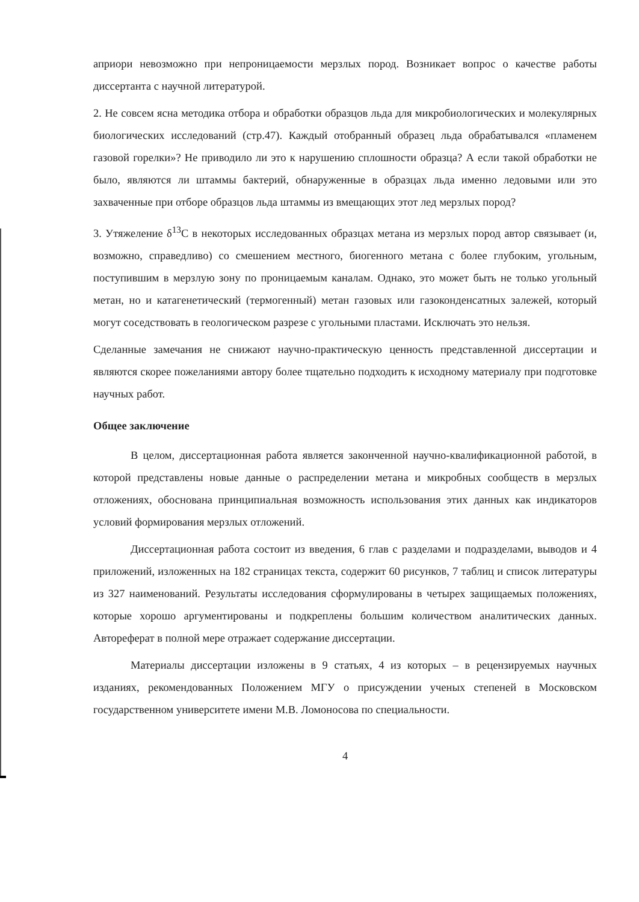априори невозможно при непроницаемости мерзлых пород. Возникает вопрос о качестве работы диссертанта с научной литературой.
2. Не совсем ясна методика отбора и обработки образцов льда для микробиологических и молекулярных биологических исследований (стр.47). Каждый отобранный образец льда обрабатывался «пламенем газовой горелки»? Не приводило ли это к нарушению сплошности образца? А если такой обработки не было, являются ли штаммы бактерий, обнаруженные в образцах льда именно ледовыми или это захваченные при отборе образцов льда штаммы из вмещающих этот лед мерзлых пород?
3. Утяжеление δ<sup>13</sup>С в некоторых исследованных образцах метана из мерзлых пород автор связывает (и, возможно, справедливо) со смешением местного, биогенного метана с более глубоким, угольным, поступившим в мерзлую зону по проницаемым каналам. Однако, это может быть не только угольный метан, но и катагенетический (термогенный) метан газовых или газоконденсатных залежей, который могут соседствовать в геологическом разрезе с угольными пластами. Исключать это нельзя.
Сделанные замечания не снижают научно-практическую ценность представленной диссертации и являются скорее пожеланиями автору более тщательно подходить к исходному материалу при подготовке научных работ.
Общее заключение
В целом, диссертационная работа является законченной научно-квалификационной работой, в которой представлены новые данные о распределении метана и микробных сообществ в мерзлых отложениях, обоснована принципиальная возможность использования этих данных как индикаторов условий формирования мерзлых отложений.
Диссертационная работа состоит из введения, 6 глав с разделами и подразделами, выводов и 4 приложений, изложенных на 182 страницах текста, содержит 60 рисунков, 7 таблиц и список литературы из 327 наименований. Результаты исследования сформулированы в четырех защищаемых положениях, которые хорошо аргументированы и подкреплены большим количеством аналитических данных. Автореферат в полной мере отражает содержание диссертации.
Материалы диссертации изложены в 9 статьях, 4 из которых – в рецензируемых научных изданиях, рекомендованных Положением МГУ о присуждении ученых степеней в Московском государственном университете имени М.В. Ломоносова по специальности.
4